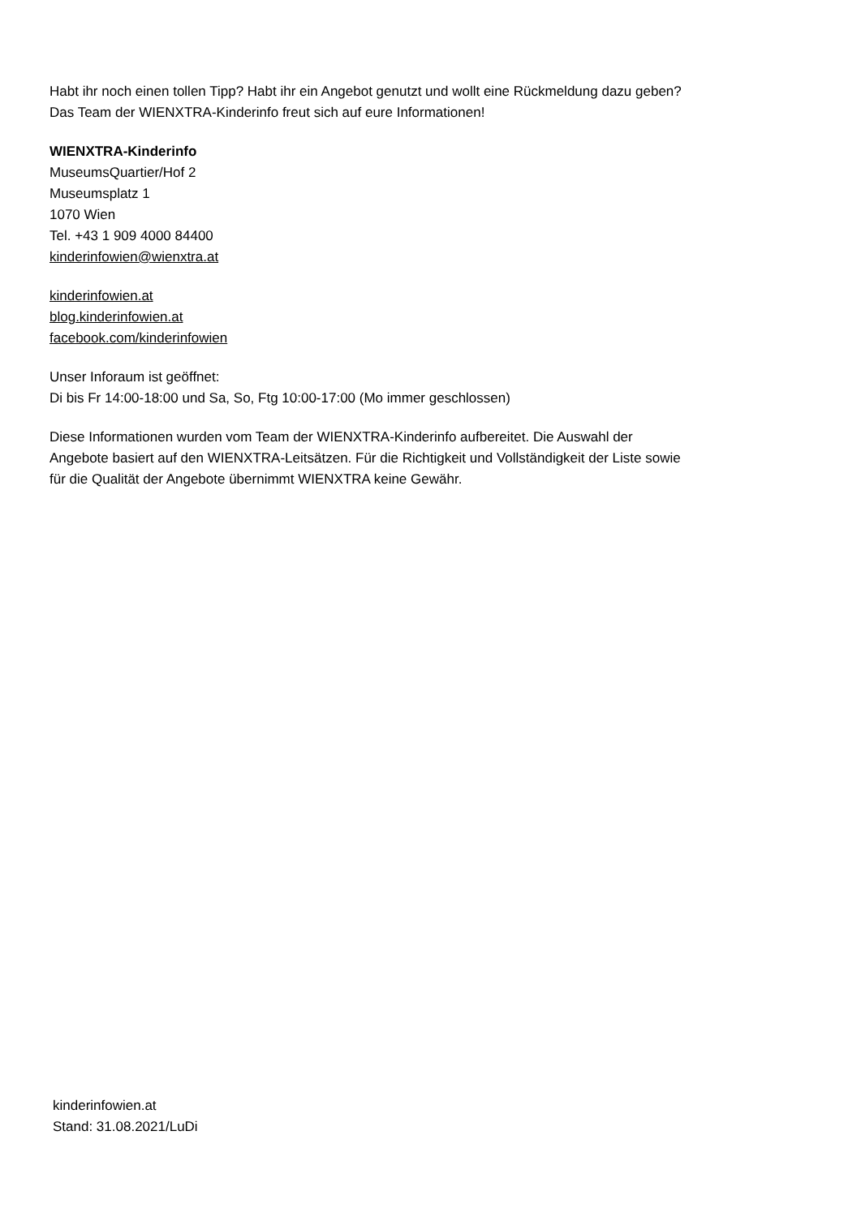Habt ihr noch einen tollen Tipp? Habt ihr ein Angebot genutzt und wollt eine Rückmeldung dazu geben?
Das Team der WIENXTRA-Kinderinfo freut sich auf eure Informationen!
WIENXTRA-Kinderinfo
MuseumsQuartier/Hof 2
Museumsplatz 1
1070 Wien
Tel. +43 1 909 4000 84400
kinderinfowien@wienxtra.at
kinderinfowien.at
blog.kinderinfowien.at
facebook.com/kinderinfowien
Unser Inforaum ist geöffnet:
Di bis Fr 14:00-18:00 und Sa, So, Ftg 10:00-17:00 (Mo immer geschlossen)
Diese Informationen wurden vom Team der WIENXTRA-Kinderinfo aufbereitet. Die Auswahl der
Angebote basiert auf den WIENXTRA-Leitsätzen. Für die Richtigkeit und Vollständigkeit der Liste sowie
für die Qualität der Angebote übernimmt WIENXTRA keine Gewähr.
kinderinfowien.at
Stand: 31.08.2021/LuDi